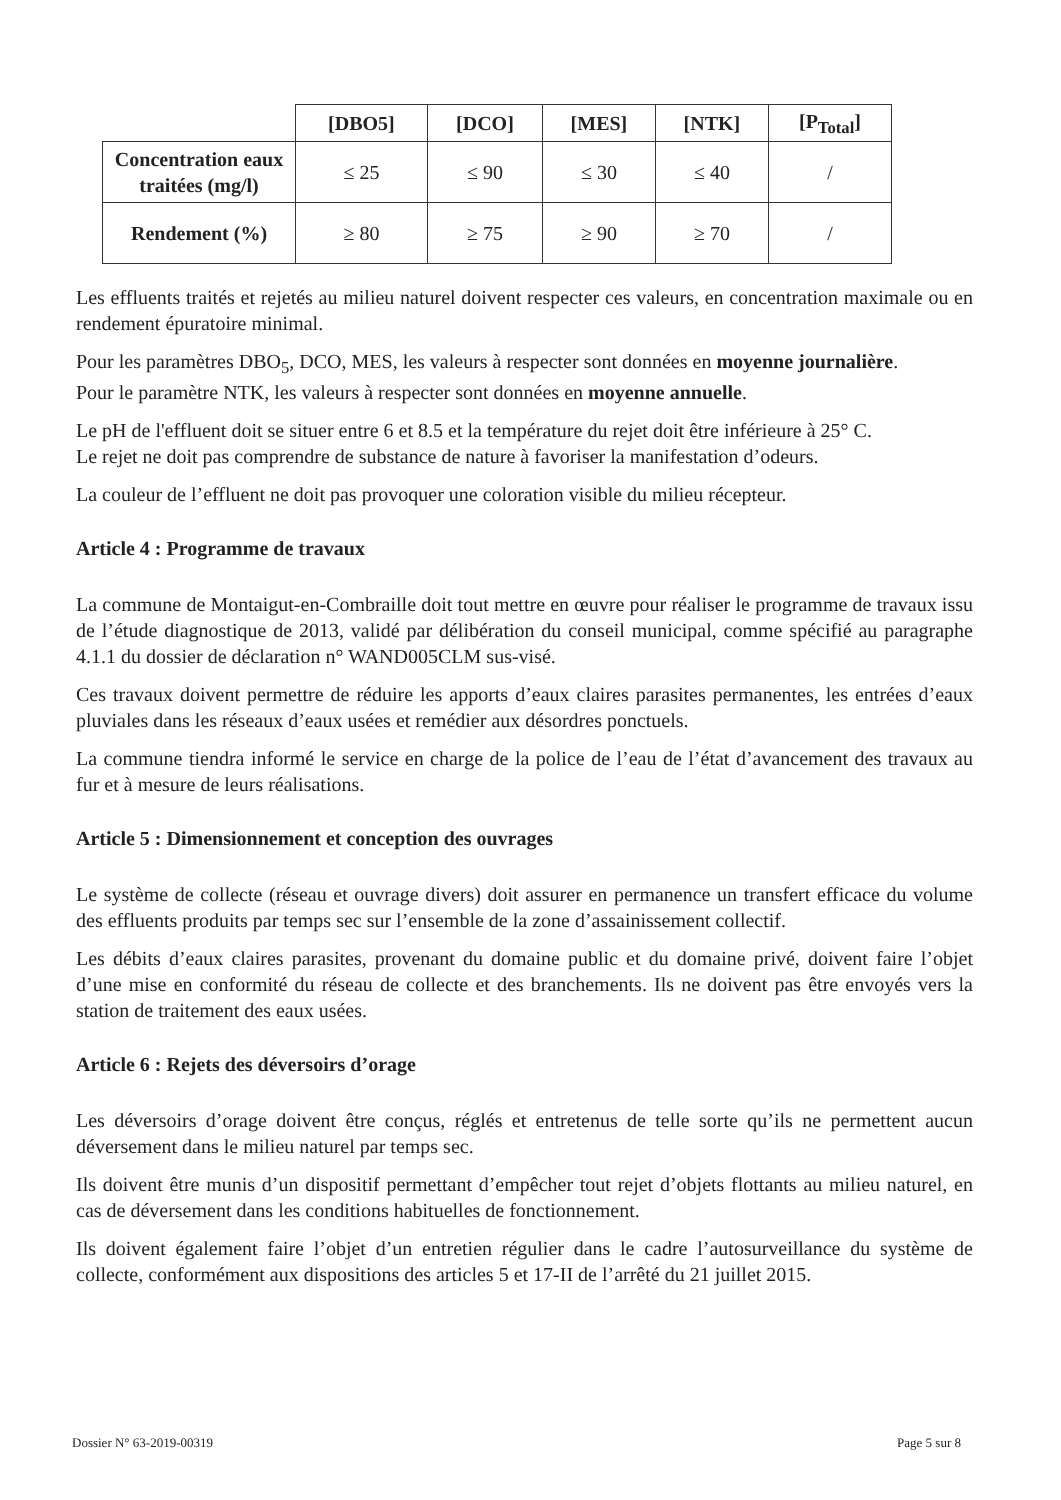| | [DBO5] | [DCO] | [MES] | [NTK] | [P<sub>Total</sub>] |
| Concentration eaux traitées (mg/l) | ≤ 25 | ≤ 90 | ≤ 30 | ≤ 40 | / |
| Rendement (%) | ≥ 80 | ≥ 75 | ≥ 90 | ≥ 70 | / |
Les effluents traités et rejetés au milieu naturel doivent respecter ces valeurs, en concentration maximale ou en rendement épuratoire minimal.
Pour les paramètres DBO<sub>5</sub>, DCO, MES, les valeurs à respecter sont données en moyenne journalière.
Pour le paramètre NTK, les valeurs à respecter sont données en moyenne annuelle.
Le pH de l'effluent doit se situer entre 6 et 8.5 et la température du rejet doit être inférieure à 25° C.
Le rejet ne doit pas comprendre de substance de nature à favoriser la manifestation d’odeurs.
La couleur de l’effluent ne doit pas provoquer une coloration visible du milieu récepteur.
Article 4 : Programme de travaux
La commune de Montaigut-en-Combraille doit tout mettre en œuvre pour réaliser le programme de travaux issu de l’étude diagnostique de 2013, validé par délibération du conseil municipal, comme spécifié au paragraphe 4.1.1 du dossier de déclaration n° WAND005CLM sus-visé.
Ces travaux doivent permettre de réduire les apports d’eaux claires parasites permanentes, les entrées d’eaux pluviales dans les réseaux d’eaux usées et remédier aux désordres ponctuels.
La commune tiendra informé le service en charge de la police de l’eau de l’état d’avancement des travaux au fur et à mesure de leurs réalisations.
Article 5 : Dimensionnement et conception des ouvrages
Le système de collecte (réseau et ouvrage divers) doit assurer en permanence un transfert efficace du volume des effluents produits par temps sec sur l’ensemble de la zone d’assainissement collectif.
Les débits d’eaux claires parasites, provenant du domaine public et du domaine privé, doivent faire l’objet d’une mise en conformité du réseau de collecte et des branchements. Ils ne doivent pas être envoyés vers la station de traitement des eaux usées.
Article 6 : Rejets des déversoirs d’orage
Les déversoirs d’orage doivent être conçus, réglés et entretenus de telle sorte qu’ils ne permettent aucun déversement dans le milieu naturel par temps sec.
Ils doivent être munis d’un dispositif permettant d’empêcher tout rejet d’objets flottants au milieu naturel, en cas de déversement dans les conditions habituelles de fonctionnement.
Ils doivent également faire l’objet d’un entretien régulier dans le cadre l’autosurveillance du système de collecte, conformément aux dispositions des articles 5 et 17-II de l’arrêté du 21 juillet 2015.
Dossier N° 63-2019-00319 Page 5 sur 8